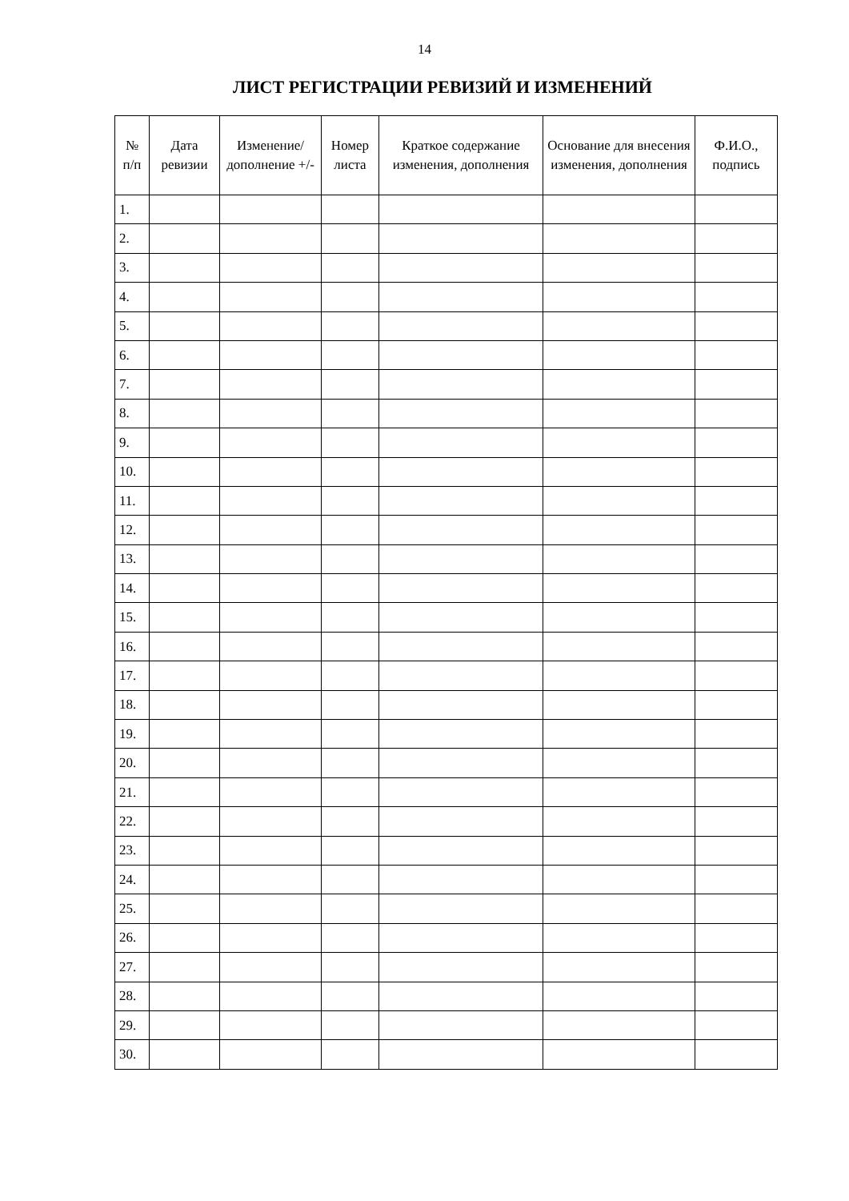14
ЛИСТ РЕГИСТРАЦИИ РЕВИЗИЙ И ИЗМЕНЕНИЙ
| № п/п | Дата ревизии | Изменение/ дополнение +/- | Номер листа | Краткое содержание изменения, дополнения | Основание для внесения изменения, дополнения | Ф.И.О., подпись |
| --- | --- | --- | --- | --- | --- | --- |
| 1. | | | | | | |
| 2. | | | | | | |
| 3. | | | | | | |
| 4. | | | | | | |
| 5. | | | | | | |
| 6. | | | | | | |
| 7. | | | | | | |
| 8. | | | | | | |
| 9. | | | | | | |
| 10. | | | | | | |
| 11. | | | | | | |
| 12. | | | | | | |
| 13. | | | | | | |
| 14. | | | | | | |
| 15. | | | | | | |
| 16. | | | | | | |
| 17. | | | | | | |
| 18. | | | | | | |
| 19. | | | | | | |
| 20. | | | | | | |
| 21. | | | | | | |
| 22. | | | | | | |
| 23. | | | | | | |
| 24. | | | | | | |
| 25. | | | | | | |
| 26. | | | | | | |
| 27. | | | | | | |
| 28. | | | | | | |
| 29. | | | | | | |
| 30. | | | | | | |